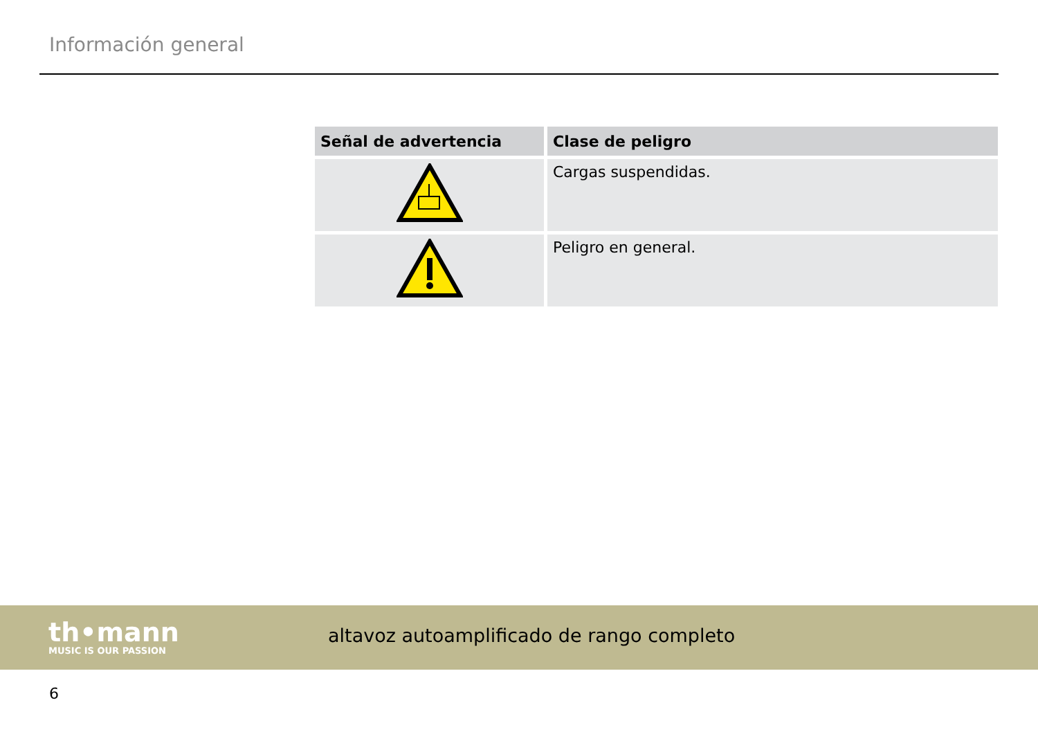Información general
| Señal de advertencia | Clase de peligro |
| --- | --- |
| | Cargas suspendidas. |
| | Peligro en general. |
th•mann
MUSIC IS OUR PASSION
altavoz autoamplificado de rango completo
6